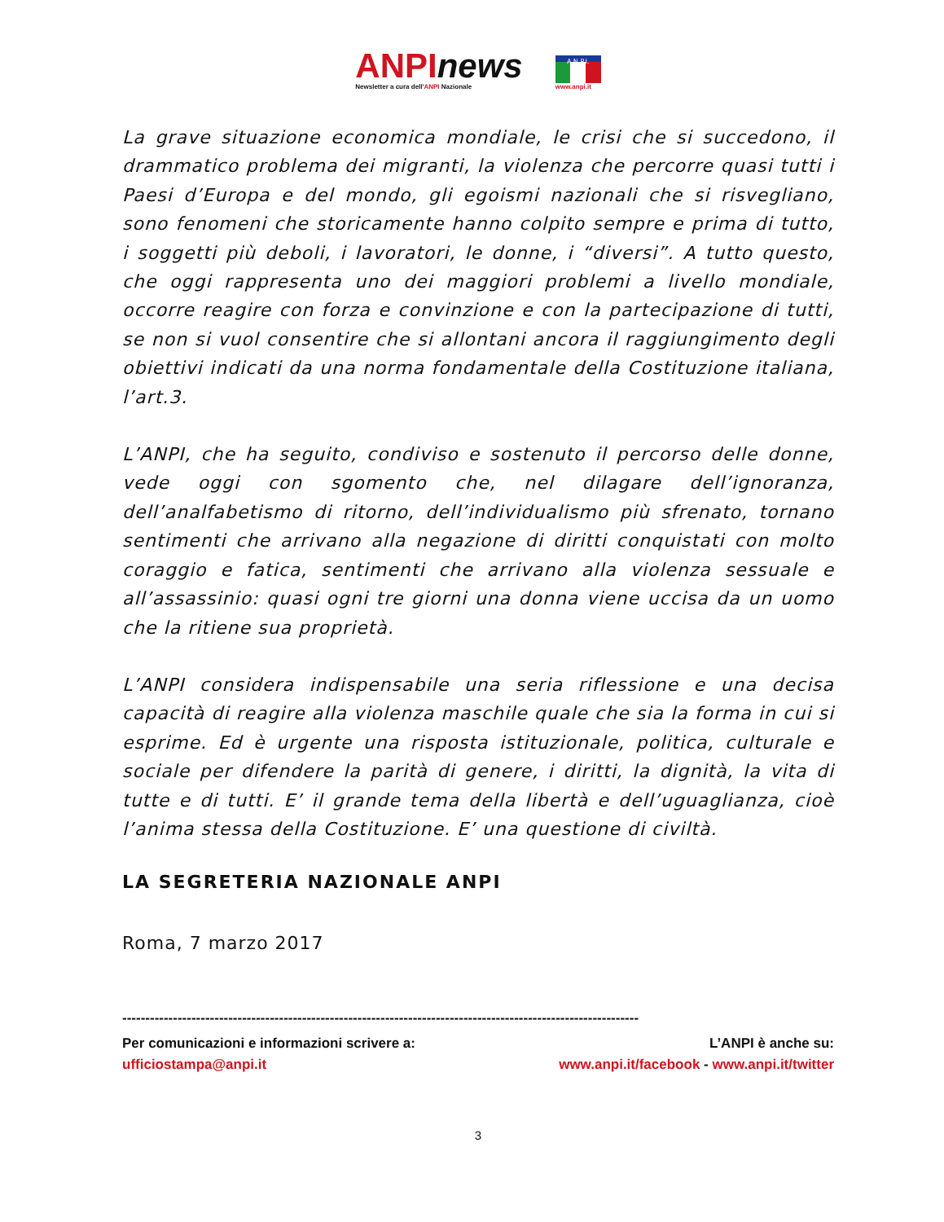ANPI news
Newsletter a cura dell'ANPI Nazionale
A.N.P.I.
www.anpi.it
La grave situazione economica mondiale, le crisi che si succedono, il drammatico problema dei migranti, la violenza che percorre quasi tutti i Paesi d’Europa e del mondo, gli egoismi nazionali che si risvegliano, sono fenomeni che storicamente hanno colpito sempre e prima di tutto, i soggetti più deboli, i lavoratori, le donne, i “diversi”. A tutto questo, che oggi rappresenta uno dei maggiori problemi a livello mondiale, occorre reagire con forza e convinzione e con la partecipazione di tutti, se non si vuol consentire che si allontani ancora il raggiungimento degli obiettivi indicati da una norma fondamentale della Costituzione italiana, l’art.3.
L’ANPI, che ha seguito, condiviso e sostenuto il percorso delle donne, vede oggi con sgomento che, nel dilagare dell’ignoranza, dell’analfabetismo di ritorno, dell’individualismo più sfrenato, tornano sentimenti che arrivano alla negazione di diritti conquistati con molto coraggio e fatica, sentimenti che arrivano alla violenza sessuale e all’assassinio: quasi ogni tre giorni una donna viene uccisa da un uomo che la ritiene sua proprietà.
L’ANPI considera indispensabile una seria riflessione e una decisa capacità di reagire alla violenza maschile quale che sia la forma in cui si esprime. Ed è urgente una risposta istituzionale, politica, culturale e sociale per difendere la parità di genere, i diritti, la dignità, la vita di tutte e di tutti. E’ il grande tema della libertà e dell’uguaglianza, cioè l’anima stessa della Costituzione. E’ una questione di civiltà.
LA SEGRETERIA NAZIONALE ANPI
Roma, 7 marzo 2017
----------------------------------------------------------------------------------------------------------------
Per comunicazioni e informazioni scrivere a: L’ANPI è anche su:
ufficiostampa@anpi.it www.anpi.it/facebook - www.anpi.it/twitter
3